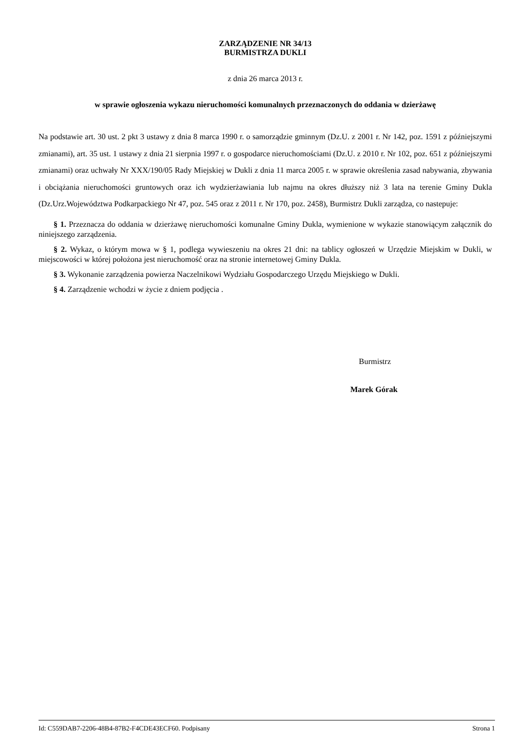ZARZĄDZENIE NR 34/13
BURMISTRZA DUKLI
z dnia 26 marca 2013 r.
w sprawie ogłoszenia wykazu nieruchomości komunalnych przeznaczonych do oddania w dzierżawę
Na podstawie art. 30 ust. 2 pkt 3 ustawy z dnia 8 marca 1990 r. o samorządzie gminnym (Dz.U. z 2001 r. Nr 142, poz. 1591 z późniejszymi zmianami), art. 35 ust. 1 ustawy z dnia 21 sierpnia 1997 r. o gospodarce nieruchomościami (Dz.U. z 2010 r. Nr 102, poz. 651 z późniejszymi zmianami) oraz uchwały Nr XXX/190/05 Rady Miejskiej w Dukli z dnia 11 marca 2005 r. w sprawie określenia zasad nabywania, zbywania i obciążania nieruchomości gruntowych oraz ich wydzierżawiania lub najmu na okres dłuższy niż 3 lata na terenie Gminy Dukla (Dz.Urz.Województwa Podkarpackiego Nr 47, poz. 545 oraz z 2011 r. Nr 170, poz. 2458), Burmistrz Dukli zarządza, co nastepuje:
§ 1. Przeznacza do oddania w dzierżawę nieruchomości komunalne Gminy Dukla, wymienione w wykazie stanowiącym załącznik do niniejszego zarządzenia.
§ 2. Wykaz, o którym mowa w § 1, podlega wywieszeniu na okres 21 dni: na tablicy ogłoszeń w Urzędzie Miejskim w Dukli, w miejscowości w której położona jest nieruchomość oraz na stronie internetowej Gminy Dukla.
§ 3. Wykonanie zarządzenia powierza Naczelnikowi Wydziału Gospodarczego Urzędu Miejskiego w Dukli.
§ 4. Zarządzenie wchodzi w życie z dniem podjęcia .
Burmistrz
Marek Górak
Id: C559DAB7-2206-48B4-87B2-F4CDE43ECF60. Podpisany Strona 1